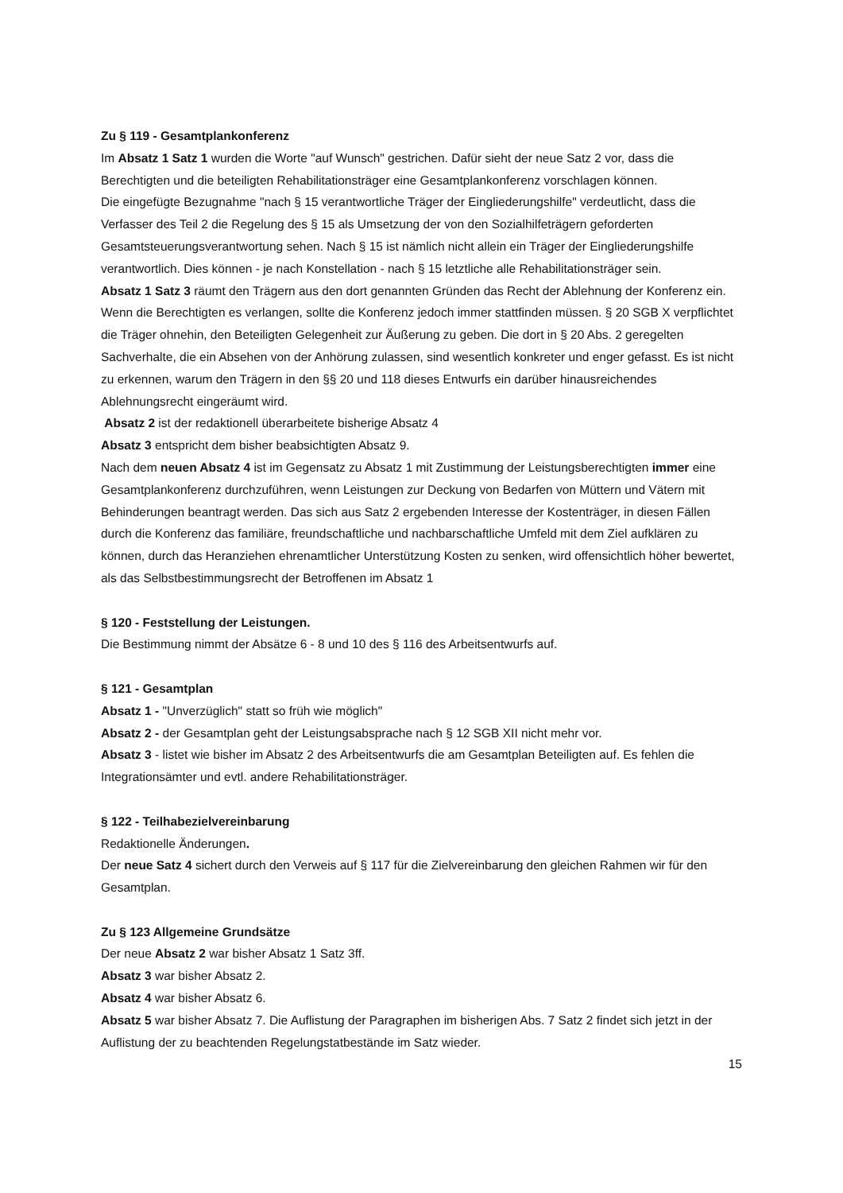Zu § 119 - Gesamtplankonferenz
Im Absatz 1 Satz 1 wurden die Worte "auf Wunsch" gestrichen. Dafür sieht der neue Satz 2 vor, dass die Berechtigten und die beteiligten Rehabilitationsträger eine Gesamtplankonferenz vorschlagen können.
Die eingefügte Bezugnahme "nach § 15 verantwortliche Träger der Eingliederungshilfe" verdeutlicht, dass die Verfasser des Teil 2 die Regelung des § 15 als Umsetzung der von den Sozialhilfeträgern geforderten Gesamtsteuerungsverantwortung sehen. Nach § 15 ist nämlich nicht allein ein Träger der Eingliederungshilfe verantwortlich. Dies können - je nach Konstellation - nach § 15 letztliche alle Rehabilitationsträger sein.
Absatz 1 Satz 3 räumt den Trägern aus den dort genannten Gründen das Recht der Ablehnung der Konferenz ein. Wenn die Berechtigten es verlangen, sollte die Konferenz jedoch immer stattfinden müssen. § 20 SGB X verpflichtet die Träger ohnehin, den Beteiligten Gelegenheit zur Äußerung zu geben. Die dort in § 20 Abs. 2 geregelten Sachverhalte, die ein Absehen von der Anhörung zulassen, sind wesentlich konkreter und enger gefasst. Es ist nicht zu erkennen, warum den Trägern in den §§ 20 und 118 dieses Entwurfs ein darüber hinausreichendes Ablehnungsrecht eingeräumt wird.
Absatz 2 ist der redaktionell überarbeitete bisherige Absatz 4
Absatz 3 entspricht dem bisher beabsichtigten Absatz 9.
Nach dem neuen Absatz 4 ist im Gegensatz zu Absatz 1 mit Zustimmung der Leistungsberechtigten immer eine Gesamtplankonferenz durchzuführen, wenn Leistungen zur Deckung von Bedarfen von Müttern und Vätern mit Behinderungen beantragt werden. Das sich aus Satz 2 ergebenden Interesse der Kostenträger, in diesen Fällen durch die Konferenz das familiäre, freundschaftliche und nachbarschaftliche Umfeld mit dem Ziel aufklären zu können, durch das Heranziehen ehrenamtlicher Unterstützung Kosten zu senken, wird offensichtlich höher bewertet, als das Selbstbestimmungsrecht der Betroffenen im Absatz 1
§ 120 - Feststellung der Leistungen.
Die Bestimmung nimmt der Absätze 6 - 8 und 10 des § 116 des Arbeitsentwurfs auf.
§ 121 - Gesamtplan
Absatz 1 - "Unverzüglich" statt so früh wie möglich"
Absatz 2 - der Gesamtplan geht der Leistungsabsprache nach § 12 SGB XII nicht mehr vor.
Absatz 3 - listet wie bisher im Absatz 2 des Arbeitsentwurfs die am Gesamtplan Beteiligten auf. Es fehlen die Integrationsämter und evtl. andere Rehabilitationsträger.
§ 122 - Teilhabezielvereinbarung
Redaktionelle Änderungen.
Der neue Satz 4 sichert durch den Verweis auf § 117 für die Zielvereinbarung den gleichen Rahmen wir für den Gesamtplan.
Zu § 123 Allgemeine Grundsätze
Der neue Absatz 2 war bisher Absatz 1 Satz 3ff.
Absatz 3 war bisher Absatz 2.
Absatz 4 war bisher Absatz 6.
Absatz 5 war bisher Absatz 7. Die Auflistung der Paragraphen im bisherigen Abs. 7 Satz 2 findet sich jetzt in der Auflistung der zu beachtenden Regelungstatbestände im Satz wieder.
15